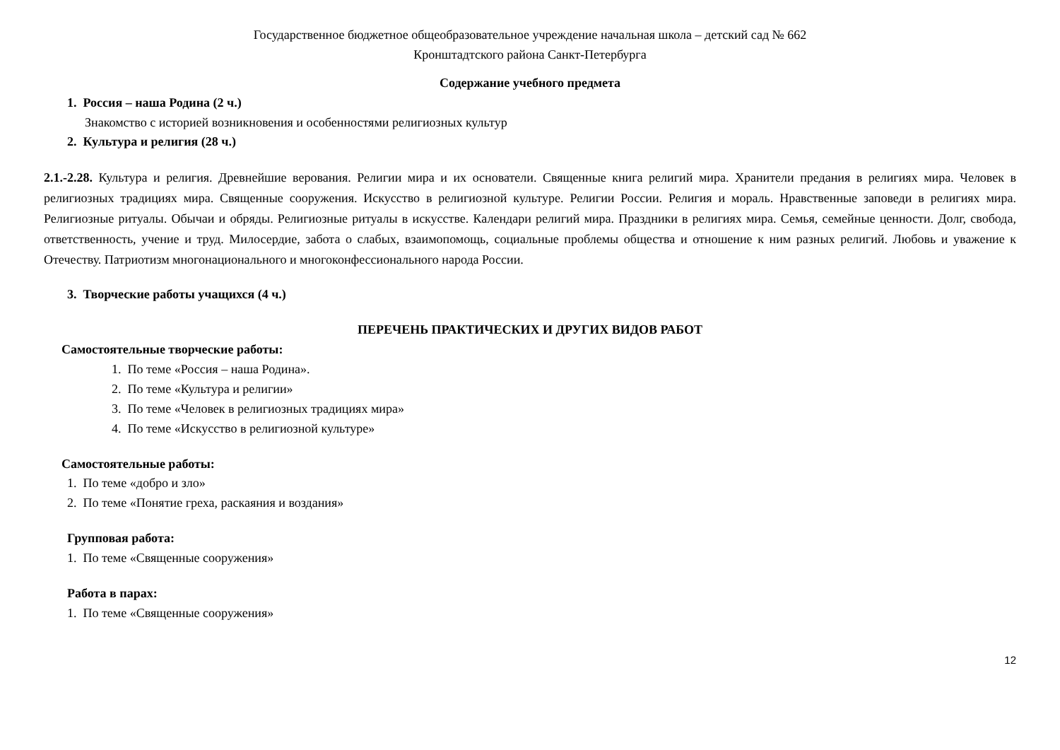Государственное бюджетное общеобразовательное учреждение начальная школа – детский сад № 662
Кронштадтского района Санкт-Петербурга
Содержание учебного предмета
1. Россия – наша Родина (2 ч.)
Знакомство с историей возникновения и особенностями религиозных культур
2. Культура и религия (28 ч.)
2.1.-2.28. Культура и религия. Древнейшие верования. Религии мира и их основатели. Священные книга религий мира. Хранители предания в религиях мира. Человек в религиозных традициях мира. Священные сооружения. Искусство в религиозной культуре. Религии России. Религия и мораль. Нравственные заповеди в религиях мира. Религиозные ритуалы. Обычаи и обряды. Религиозные ритуалы в искусстве. Календари религий мира. Праздники в религиях мира. Семья, семейные ценности. Долг, свобода, ответственность, учение и труд. Милосердие, забота о слабых, взаимопомощь, социальные проблемы общества и отношение к ним разных религий. Любовь и уважение к Отечеству. Патриотизм многонационального и многоконфессионального народа России.
3. Творческие работы учащихся (4 ч.)
ПЕРЕЧЕНЬ ПРАКТИЧЕСКИХ И ДРУГИХ ВИДОВ РАБОТ
Самостоятельные творческие работы:
1. По теме «Россия – наша Родина».
2. По теме «Культура и религии»
3. По теме «Человек в религиозных традициях мира»
4. По теме «Искусство в религиозной культуре»
Самостоятельные работы:
1. По теме «добро и зло»
2. По теме «Понятие греха, раскаяния и воздания»
Групповая работа:
1. По теме «Священные сооружения»
Работа в парах:
1. По теме «Священные сооружения»
12